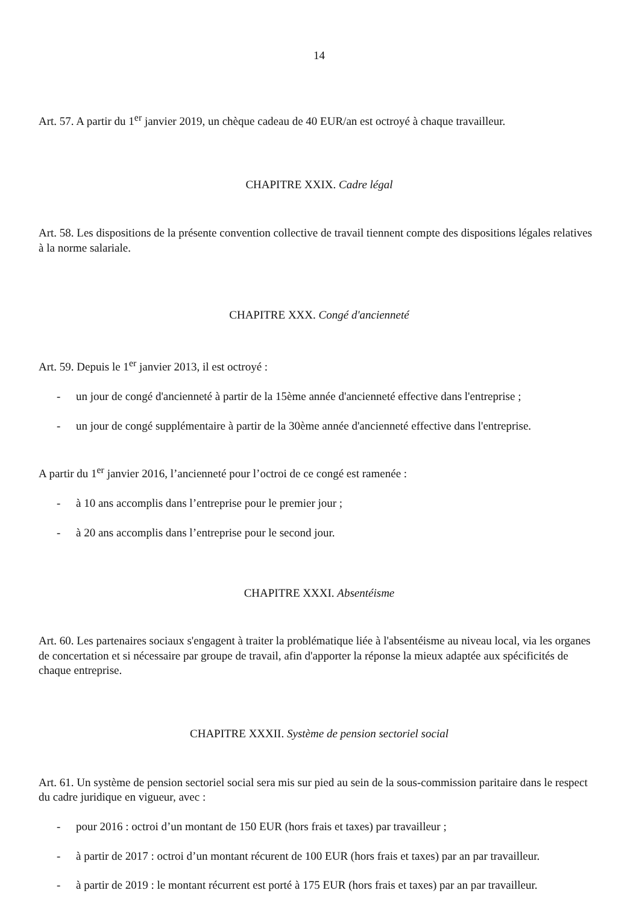14
Art. 57. A partir du 1<sup>er</sup> janvier 2019, un chèque cadeau de 40 EUR/an est octroyé à chaque travailleur.
CHAPITRE XXIX. Cadre légal
Art. 58. Les dispositions de la présente convention collective de travail tiennent compte des dispositions légales relatives à la norme salariale.
CHAPITRE XXX. Congé d'ancienneté
Art. 59. Depuis le 1<sup>er</sup> janvier 2013, il est octroyé :
- un jour de congé d'ancienneté à partir de la 15ème année d'ancienneté effective dans l'entreprise ;
- un jour de congé supplémentaire à partir de la 30ème année d'ancienneté effective dans l'entreprise.
A partir du 1<sup>er</sup> janvier 2016, l’ancienneté pour l’octroi de ce congé est ramenée :
- à 10 ans accomplis dans l’entreprise pour le premier jour ;
- à 20 ans accomplis dans l’entreprise pour le second jour.
CHAPITRE XXXI. Absentéisme
Art. 60. Les partenaires sociaux s'engagent à traiter la problématique liée à l'absentéisme au niveau local, via les organes de concertation et si nécessaire par groupe de travail, afin d'apporter la réponse la mieux adaptée aux spécificités de chaque entreprise.
CHAPITRE XXXII. Système de pension sectoriel social
Art. 61. Un système de pension sectoriel social sera mis sur pied au sein de la sous-commission paritaire dans le respect du cadre juridique en vigueur, avec :
- pour 2016 : octroi d’un montant de 150 EUR (hors frais et taxes) par travailleur ;
- à partir de 2017 : octroi d’un montant récurent de 100 EUR (hors frais et taxes) par an par travailleur.
- à partir de 2019 : le montant récurrent est porté à 175 EUR (hors frais et taxes) par an par travailleur.